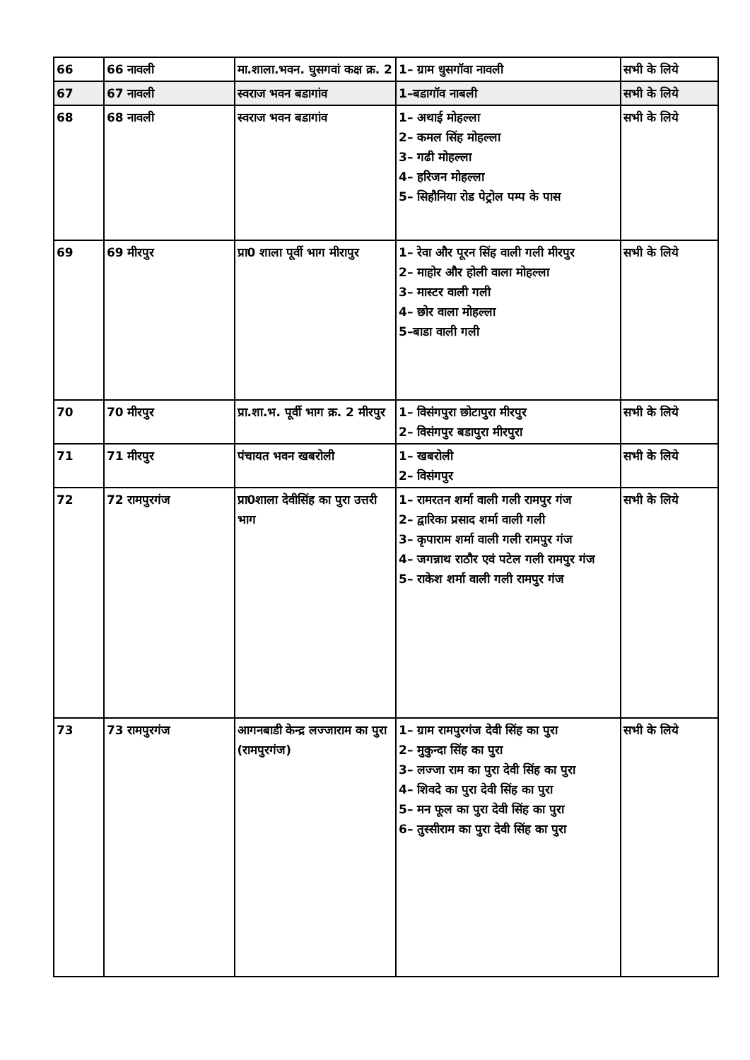| 66 | 66 नावली | मा.शाला.भवन. घुसगवां कक्ष क्र. 2 | 1– ग्राम धुसगॉवा नावली | सभी के लिये |
| 67 | 67 नावली | स्वराज भवन बडागांव | 1–बडागॉव नाबली | सभी के लिये |
| 68 | 68 नावली | स्वराज भवन बडागांव | 1– अथाई मोहल्ला 2– कमल सिंह मोहल्ला 3– गढी मोहल्ला 4– हरिजन मोहल्ला 5– सिहौनिया रोड पेट्रोल पम्प के पास | सभी के लिये |
| 69 | 69 मीरपुर | प्रा0 शाला पूर्वी भाग मीरापुर | 1– रेवा और पूरन सिंह वाली गली मीरपुर 2– माहोर और होली वाला मोहल्ला 3– मास्टर वाली गली 4– छोर वाला मोहल्ला 5–बाडा वाली गली | सभी के लिये |
| 70 | 70 मीरपुर | प्रा.शा.भ. पूर्वी भाग क्र. 2 मीरपुर | 1– विसंगपुरा छोटापुरा मीरपुर 2– विसंगपुर बडापुरा मीरपुरा | सभी के लिये |
| 71 | 71 मीरपुर | पंचायत भवन खबरोली | 1– खबरोली 2– विसंगपुर | सभी के लिये |
| 72 | 72 रामपुरगंज | प्रा0शाला देवीसिंह का पुरा उत्तरी भाग | 1– रामरतन शर्मा वाली गली रामपुर गंज 2– द्वारिका प्रसाद शर्मा वाली गली 3– कृपाराम शर्मा वाली गली रामपुर गंज 4– जगन्नाथ राठौर एवं पटेल गली रामपुर गंज 5– राकेश शर्मा वाली गली रामपुर गंज | सभी के लिये |
| 73 | 73 रामपुरगंज | आगनबाडी केन्द्र लज्जाराम का पुरा (रामपुरगंज) | 1– ग्राम रामपुरगंज देवी सिंह का पुरा 2– मुकुन्दा सिंह का पुरा 3– लज्जा राम का पुरा देवी सिंह का पुरा 4– शिवदे का पुरा देवी सिंह का पुरा 5– मन फूल का पुरा देवी सिंह का पुरा 6– तुस्सीराम का पुरा देवी सिंह का पुरा | सभी के लिये |